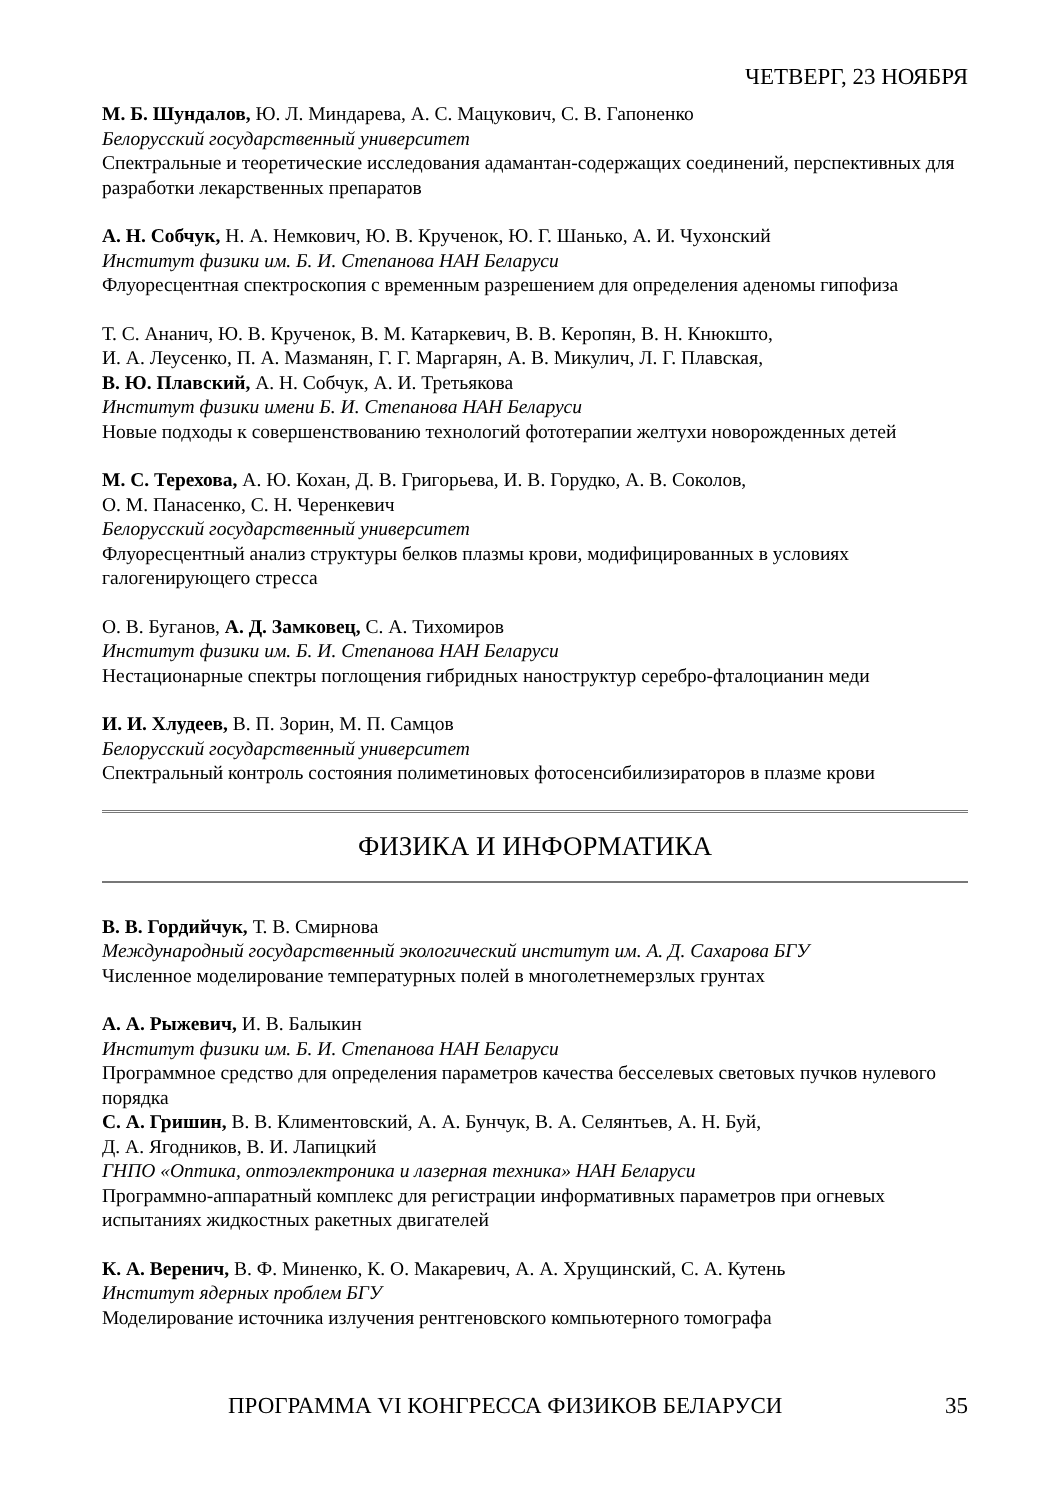ЧЕТВЕРГ, 23 НОЯБРЯ
М. Б. Шундалов, Ю. Л. Миндарева, А. С. Мацукович, С. В. Гапоненко
Белорусский государственный университет
Спектральные и теоретические исследования адамантан-содержащих соединений, перспективных для разработки лекарственных препаратов
А. Н. Собчук, Н. А. Немкович, Ю. В. Крученок, Ю. Г. Шанько, А. И. Чухонский
Институт физики им. Б. И. Степанова НАН Беларуси
Флуоресцентная спектроскопия с временным разрешением для определения аденомы гипофиза
Т. С. Ананич, Ю. В. Крученок, В. М. Катаркевич, В. В. Керопян, В. Н. Кнюкшто,
И. А. Леусенко, П. А. Мазманян, Г. Г. Маргарян, А. В. Микулич, Л. Г. Плавская,
В. Ю. Плавский, А. Н. Собчук, А. И. Третьякова
Институт физики имени Б. И. Степанова НАН Беларуси
Новые подходы к совершенствованию технологий фототерапии желтухи новорожденных детей
М. С. Терехова, А. Ю. Кохан, Д. В. Григорьева, И. В. Горудко, А. В. Соколов,
О. М. Панасенко, С. Н. Черенкевич
Белорусский государственный университет
Флуоресцентный анализ структуры белков плазмы крови, модифицированных в условиях галогенирующего стресса
О. В. Буганов, А. Д. Замковец, С. А. Тихомиров
Институт физики им. Б. И. Степанова НАН Беларуси
Нестационарные спектры поглощения гибридных наноструктур серебро-фталоцианин меди
И. И. Хлудеев, В. П. Зорин, М. П. Самцов
Белорусский государственный университет
Спектральный контроль состояния полиметиновых фотосенсибилизираторов в плазме крови
ФИЗИКА И ИНФОРМАТИКА
В. В. Гордийчук, Т. В. Смирнова
Международный государственный экологический институт им. А. Д. Сахарова БГУ
Численное моделирование температурных полей в многолетнемерзлых грунтах
А. А. Рыжевич, И. В. Балыкин
Институт физики им. Б. И. Степанова НАН Беларуси
Программное средство для определения параметров качества бесселевых световых пучков нулевого порядка
С. А. Гришин, В. В. Климентовский, А. А. Бунчук, В. А. Селянтьев, А. Н. Буй,
Д. А. Ягодников, В. И. Лапицкий
ГНПО «Оптика, оптоэлектроника и лазерная техника» НАН Беларуси
Программно-аппаратный комплекс для регистрации информативных параметров при огневых испытаниях жидкостных ракетных двигателей
К. А. Веренич, В. Ф. Миненко, К. О. Макаревич, А. А. Хрущинский, С. А. Кутень
Институт ядерных проблем БГУ
Моделирование источника излучения рентгеновского компьютерного томографа
ПРОГРАММА VI КОНГРЕССА ФИЗИКОВ БЕЛАРУСИ 35